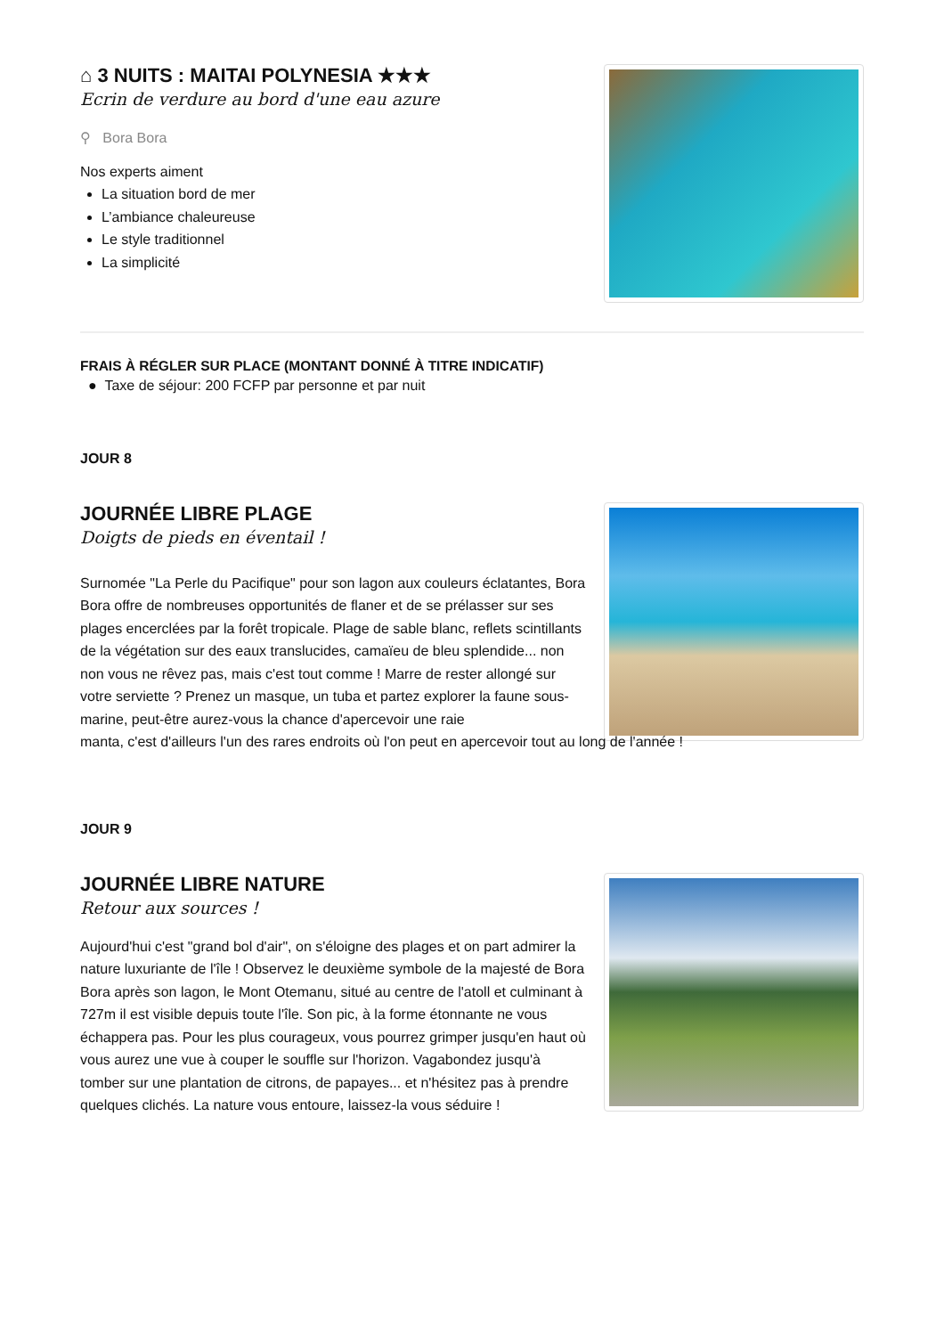⌂ 3 NUITS : MAITAI POLYNESIA ★★★
Ecrin de verdure au bord d'une eau azure
⚲ Bora Bora
Nos experts aiment
La situation bord de mer
L’ambiance chaleureuse
Le style traditionnel
La simplicité
FRAIS À RÉGLER SUR PLACE (MONTANT DONNÉ À TITRE INDICATIF)
● Taxe de séjour: 200 FCFP par personne et par nuit
JOUR 8
JOURNÉE LIBRE PLAGE
Doigts de pieds en éventail !
Surnomée "La Perle du Pacifique" pour son lagon aux couleurs éclatantes, Bora Bora offre de nombreuses opportunités de flaner et de se prélasser sur ses plages encerclées par la forêt tropicale. Plage de sable blanc, reflets scintillants de la végétation sur des eaux translucides, camaïeu de bleu splendide... non non vous ne rêvez pas, mais c'est tout comme ! Marre de rester allongé sur votre serviette ? Prenez un masque, un tuba et partez explorer la faune sous-marine, peut-être aurez-vous la chance d'apercevoir une raie
manta, c'est d'ailleurs l'un des rares endroits où l'on peut en apercevoir tout au long de l'année !
JOUR 9
JOURNÉE LIBRE NATURE
Retour aux sources !
Aujourd'hui c'est "grand bol d'air", on s'éloigne des plages et on part admirer la nature luxuriante de l'île ! Observez le deuxième symbole de la majesté de Bora Bora après son lagon, le Mont Otemanu, situé au centre de l'atoll et culminant à 727m il est visible depuis toute l'île. Son pic, à la forme étonnante ne vous échappera pas. Pour les plus courageux, vous pourrez grimper jusqu'en haut où vous aurez une vue à couper le souffle sur l'horizon. Vagabondez jusqu'à tomber sur une plantation de citrons, de papayes... et n'hésitez pas à prendre quelques clichés. La nature vous entoure, laissez-la vous séduire !